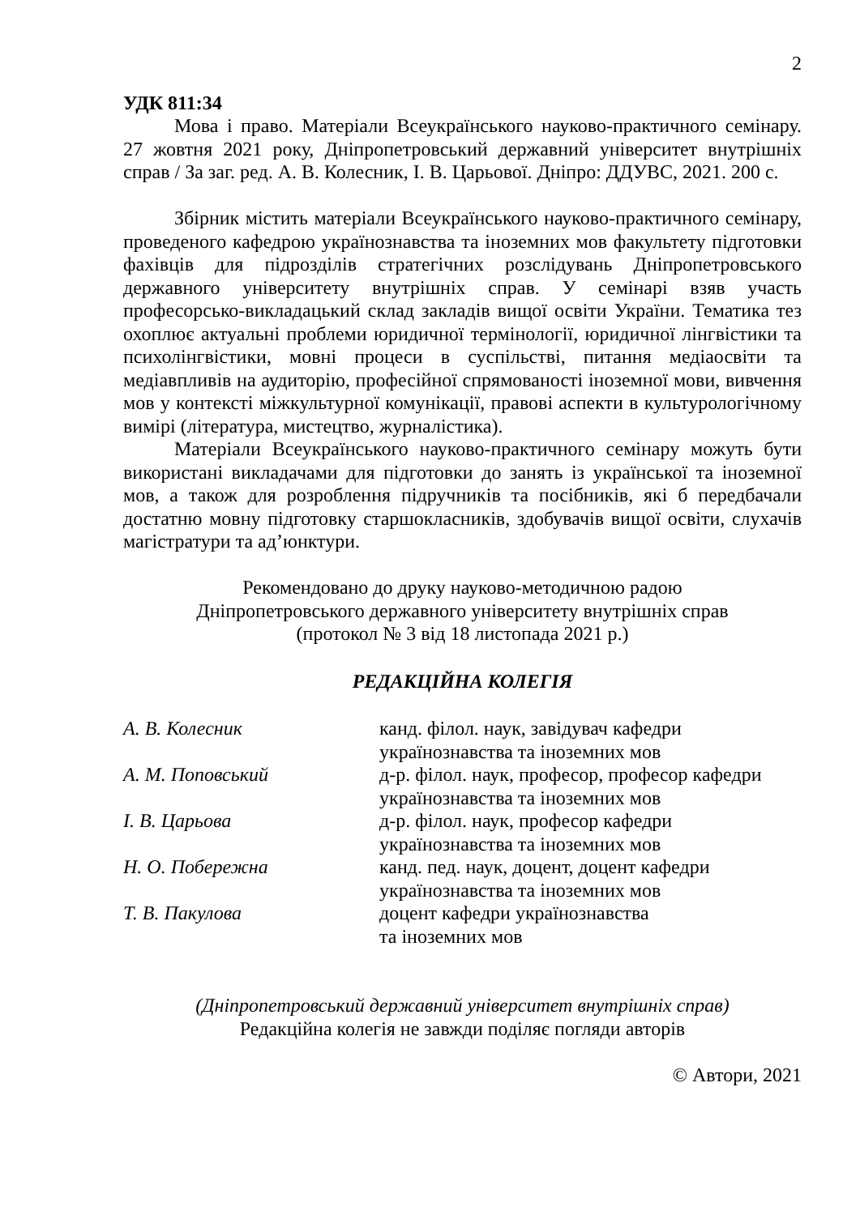2
УДК 811:34
Мова і право. Матеріали Всеукраїнського науково-практичного семінару. 27 жовтня 2021 року, Дніпропетровський державний університет внутрішніх справ / За заг. ред. А. В. Колесник, І. В. Царьової. Дніпро: ДДУВС, 2021. 200 с.
Збірник містить матеріали Всеукраїнського науково-практичного семінару, проведеного кафедрою українознавства та іноземних мов факультету підготовки фахівців для підрозділів стратегічних розслідувань Дніпропетровського державного університету внутрішніх справ. У семінарі взяв участь професорсько-викладацький склад закладів вищої освіти України. Тематика тез охоплює актуальні проблеми юридичної термінології, юридичної лінгвістики та психолінгвістики, мовні процеси в суспільстві, питання медіаосвіти та медіавпливів на аудиторію, професійної спрямованості іноземної мови, вивчення мов у контексті міжкультурної комунікації, правові аспекти в культурологічному вимірі (література, мистецтво, журналістика).
Матеріали Всеукраїнського науково-практичного семінару можуть бути використані викладачами для підготовки до занять із української та іноземної мов, а також для розроблення підручників та посібників, які б передбачали достатню мовну підготовку старшокласників, здобувачів вищої освіти, слухачів магістратури та ад’юнктури.
Рекомендовано до друку науково-методичною радою
Дніпропетровського державного університету внутрішніх справ
(протокол № 3 від 18 листопада 2021 р.)
РЕДАКЦІЙНА КОЛЕГІЯ
| А. В. Колесник | канд. філол. наук, завідувач кафедри українознавства та іноземних мов |
| А. М. Поповський | д-р. філол. наук, професор, професор кафедри українознавства та іноземних мов |
| І. В. Царьова | д-р. філол. наук, професор кафедри українознавства та іноземних мов |
| Н. О. Побережна | канд. пед. наук, доцент, доцент кафедри українознавства та іноземних мов |
| Т. В. Пакулова | доцент кафедри українознавства та іноземних мов |
(Дніпропетровський державний університет внутрішніх справ)
Редакційна колегія не завжди поділяє погляди авторів
© Автори, 2021